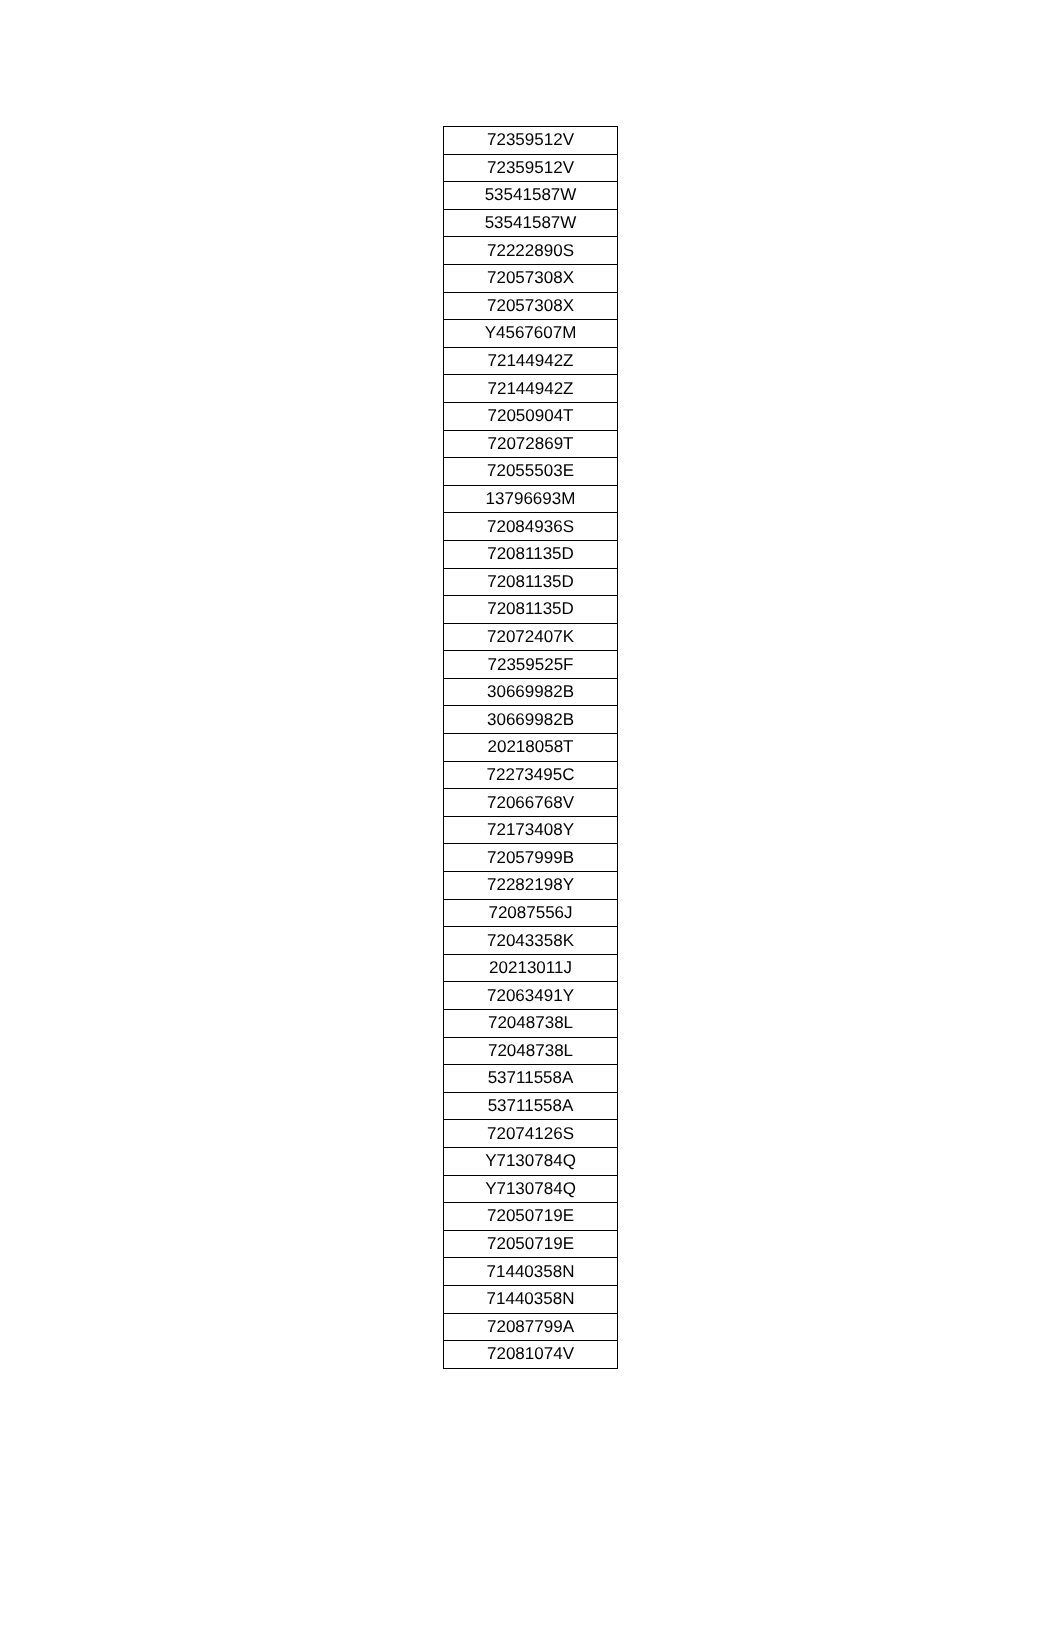| 72359512V |
| 72359512V |
| 53541587W |
| 53541587W |
| 72222890S |
| 72057308X |
| 72057308X |
| Y4567607M |
| 72144942Z |
| 72144942Z |
| 72050904T |
| 72072869T |
| 72055503E |
| 13796693M |
| 72084936S |
| 72081135D |
| 72081135D |
| 72081135D |
| 72072407K |
| 72359525F |
| 30669982B |
| 30669982B |
| 20218058T |
| 72273495C |
| 72066768V |
| 72173408Y |
| 72057999B |
| 72282198Y |
| 72087556J |
| 72043358K |
| 20213011J |
| 72063491Y |
| 72048738L |
| 72048738L |
| 53711558A |
| 53711558A |
| 72074126S |
| Y7130784Q |
| Y7130784Q |
| 72050719E |
| 72050719E |
| 71440358N |
| 71440358N |
| 72087799A |
| 72081074V |